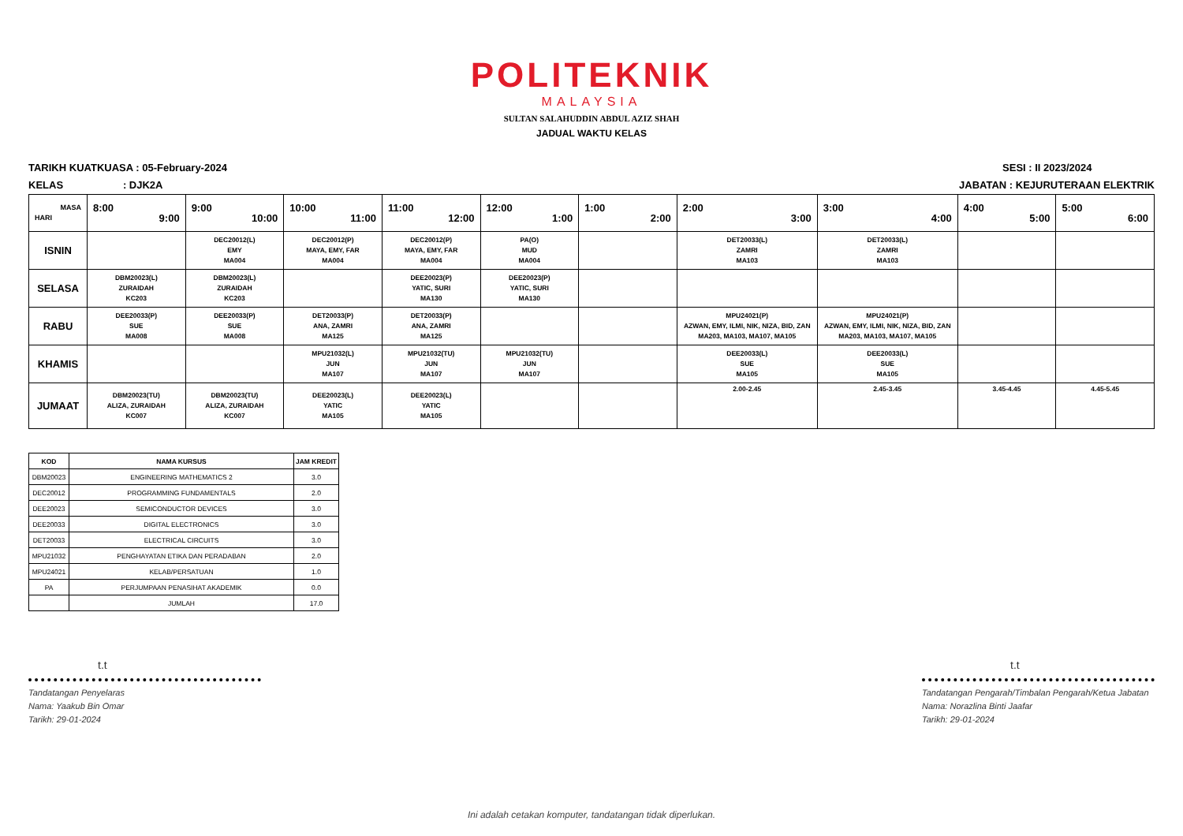POLITEKNIK
MALAYSIA
SULTAN SALAHUDDIN ABDUL AZIZ SHAH
JADUAL WAKTU KELAS
TARIKH KUATKUASA : 05-February-2024
KELAS : DJK2A
SESI : II 2023/2024
JABATAN : KEJURUTERAAN ELEKTRIK
| MASA HARI | 8:00 9:00 | 9:00 10:00 | 10:00 11:00 | 11:00 12:00 | 12:00 1:00 | 1:00 2:00 | 2:00 3:00 | 3:00 4:00 | 4:00 5:00 | 5:00 6:00 |
| --- | --- | --- | --- | --- | --- | --- | --- | --- | --- | --- |
| ISNIN | | DEC20012(L) EMY MA004 | DEC20012(P) MAYA, EMY, FAR MA004 | DEC20012(P) MAYA, EMY, FAR MA004 | PA(O) MUD MA004 | | DET20033(L) ZAMRI MA103 | DET20033(L) ZAMRI MA103 | | |
| SELASA | DBM20023(L) ZURAIDAH KC203 | DBM20023(L) ZURAIDAH KC203 | | DEE20023(P) YATIC, SURI MA130 | DEE20023(P) YATIC, SURI MA130 | | | | | |
| RABU | DEE20033(P) SUE MA008 | DEE20033(P) SUE MA008 | DET20033(P) ANA, ZAMRI MA125 | DET20033(P) ANA, ZAMRI MA125 | | | MPU24021(P) AZWAN, EMY, ILMI, NIK, NIZA, BID, ZAN MA203, MA103, MA107, MA105 | MPU24021(P) AZWAN, EMY, ILMI, NIK, NIZA, BID, ZAN MA203, MA103, MA107, MA105 | | |
| KHAMIS | | | MPU21032(L) JUN MA107 | MPU21032(TU) JUN MA107 | MPU21032(TU) JUN MA107 | | DEE20033(L) SUE MA105 | DEE20033(L) SUE MA105 | | |
| JUMAAT | DBM20023(TU) ALIZA, ZURAIDAH KC007 | DBM20023(TU) ALIZA, ZURAIDAH KC007 | DEE20023(L) YATIC MA105 | DEE20023(L) YATIC MA105 | | | 2.00-2.45 | 2.45-3.45 | 3.45-4.45 | 4.45-5.45 |
| KOD | NAMA KURSUS | JAM KREDIT |
| --- | --- | --- |
| DBM20023 | ENGINEERING MATHEMATICS 2 | 3.0 |
| DEC20012 | PROGRAMMING FUNDAMENTALS | 2.0 |
| DEE20023 | SEMICONDUCTOR DEVICES | 3.0 |
| DEE20033 | DIGITAL ELECTRONICS | 3.0 |
| DET20033 | ELECTRICAL CIRCUITS | 3.0 |
| MPU21032 | PENGHAYATAN ETIKA DAN PERADABAN | 2.0 |
| MPU24021 | KELAB/PERSATUAN | 1.0 |
| PA | PERJUMPAAN PENASIHAT AKADEMIK | 0.0 |
| | JUMLAH | 17.0 |
t.t
Tandatangan Penyelaras
Nama: Yaakub Bin Omar
Tarikh: 29-01-2024
t.t
Tandatangan Pengarah/Timbalan Pengarah/Ketua Jabatan
Nama: Norazlina Binti Jaafar
Tarikh: 29-01-2024
Ini adalah cetakan komputer, tandatangan tidak diperlukan.